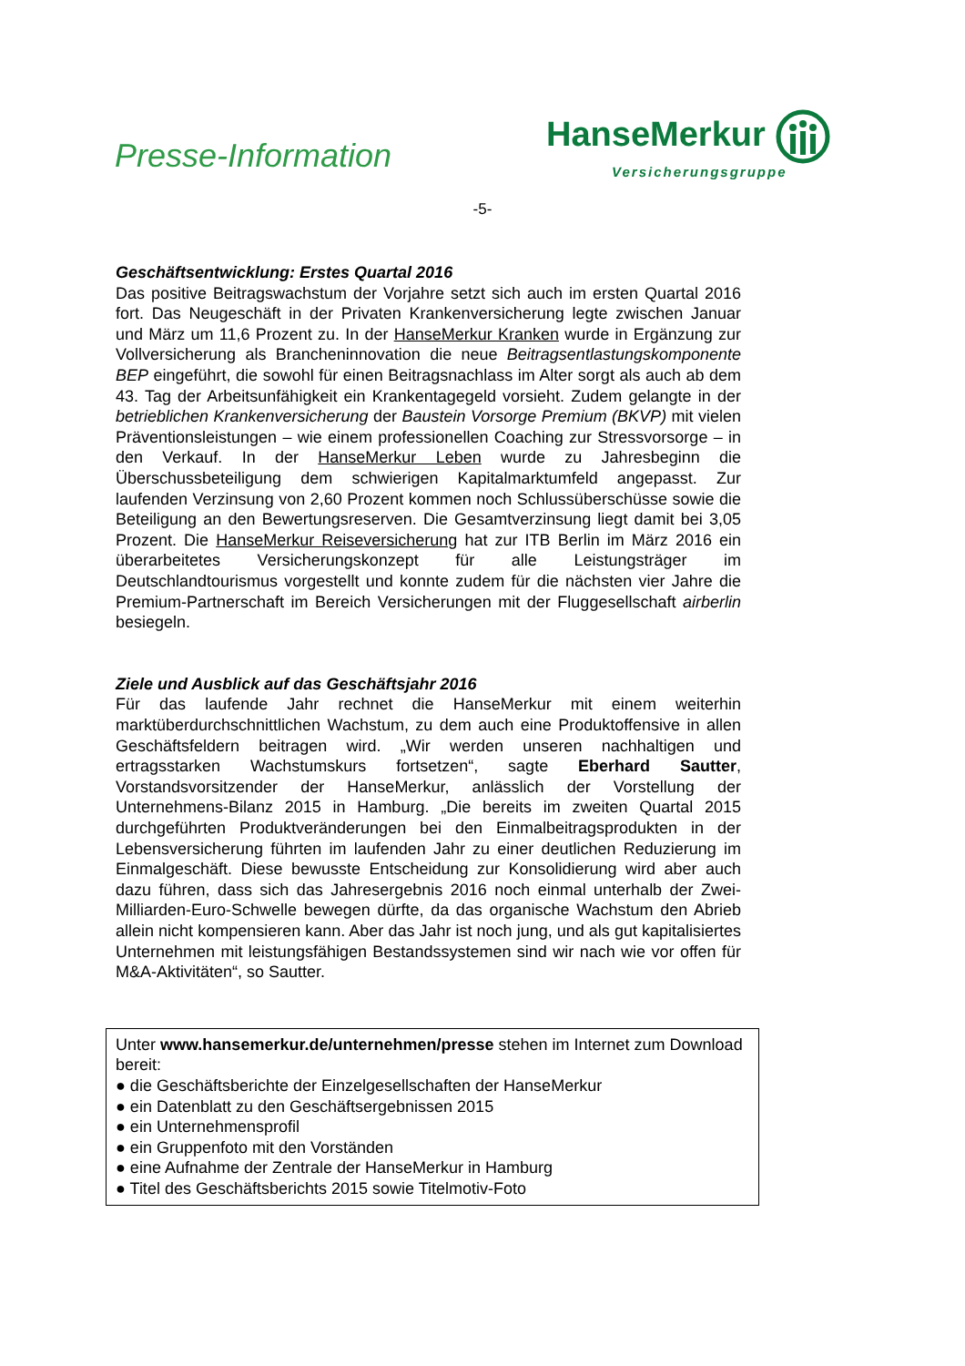Presse-Information
HanseMerkur
Versicherungsgruppe
-5-
Geschäftsentwicklung: Erstes Quartal 2016
Das positive Beitragswachstum der Vorjahre setzt sich auch im ersten Quartal 2016 fort. Das Neugeschäft in der Privaten Krankenversicherung legte zwischen Januar und März um 11,6 Prozent zu. In der HanseMerkur Kranken wurde in Ergänzung zur Vollversicherung als Brancheninnovation die neue Beitragsentlastungskomponente BEP eingeführt, die sowohl für einen Beitragsnachlass im Alter sorgt als auch ab dem 43. Tag der Arbeitsunfähigkeit ein Krankentagegeld vorsieht. Zudem gelangte in der betrieblichen Krankenversicherung der Baustein Vorsorge Premium (BKVP) mit vielen Präventionsleistungen – wie einem professionellen Coaching zur Stressvorsorge – in den Verkauf. In der HanseMerkur Leben wurde zu Jahresbeginn die Überschussbeteiligung dem schwierigen Kapitalmarktumfeld angepasst. Zur laufenden Verzinsung von 2,60 Prozent kommen noch Schlussüberschüsse sowie die Beteiligung an den Bewertungsreserven. Die Gesamtverzinsung liegt damit bei 3,05 Prozent. Die HanseMerkur Reiseversicherung hat zur ITB Berlin im März 2016 ein überarbeitetes Versicherungskonzept für alle Leistungsträger im Deutschlandtourismus vorgestellt und konnte zudem für die nächsten vier Jahre die Premium-Partnerschaft im Bereich Versicherungen mit der Fluggesellschaft airberlin besiegeln.
Ziele und Ausblick auf das Geschäftsjahr 2016
Für das laufende Jahr rechnet die HanseMerkur mit einem weiterhin marktüberdurchschnittlichen Wachstum, zu dem auch eine Produktoffensive in allen Geschäftsfeldern beitragen wird. „Wir werden unseren nachhaltigen und ertragsstarken Wachstumskurs fortsetzen“, sagte Eberhard Sautter, Vorstandsvorsitzender der HanseMerkur, anlässlich der Vorstellung der Unternehmens-Bilanz 2015 in Hamburg. „Die bereits im zweiten Quartal 2015 durchgeführten Produktveränderungen bei den Einmalbeitragsprodukten in der Lebensversicherung führten im laufenden Jahr zu einer deutlichen Reduzierung im Einmalgeschäft. Diese bewusste Entscheidung zur Konsolidierung wird aber auch dazu führen, dass sich das Jahresergebnis 2016 noch einmal unterhalb der Zwei-Milliarden-Euro-Schwelle bewegen dürfte, da das organische Wachstum den Abrieb allein nicht kompensieren kann. Aber das Jahr ist noch jung, und als gut kapitalisiertes Unternehmen mit leistungsfähigen Bestandssystemen sind wir nach wie vor offen für M&A-Aktivitäten“, so Sautter.
Unter www.hansemerkur.de/unternehmen/presse stehen im Internet zum Download bereit:
● die Geschäftsberichte der Einzelgesellschaften der HanseMerkur
● ein Datenblatt zu den Geschäftsergebnissen 2015
● ein Unternehmensprofil
● ein Gruppenfoto mit den Vorständen
● eine Aufnahme der Zentrale der HanseMerkur in Hamburg
● Titel des Geschäftsberichts 2015 sowie Titelmotiv-Foto